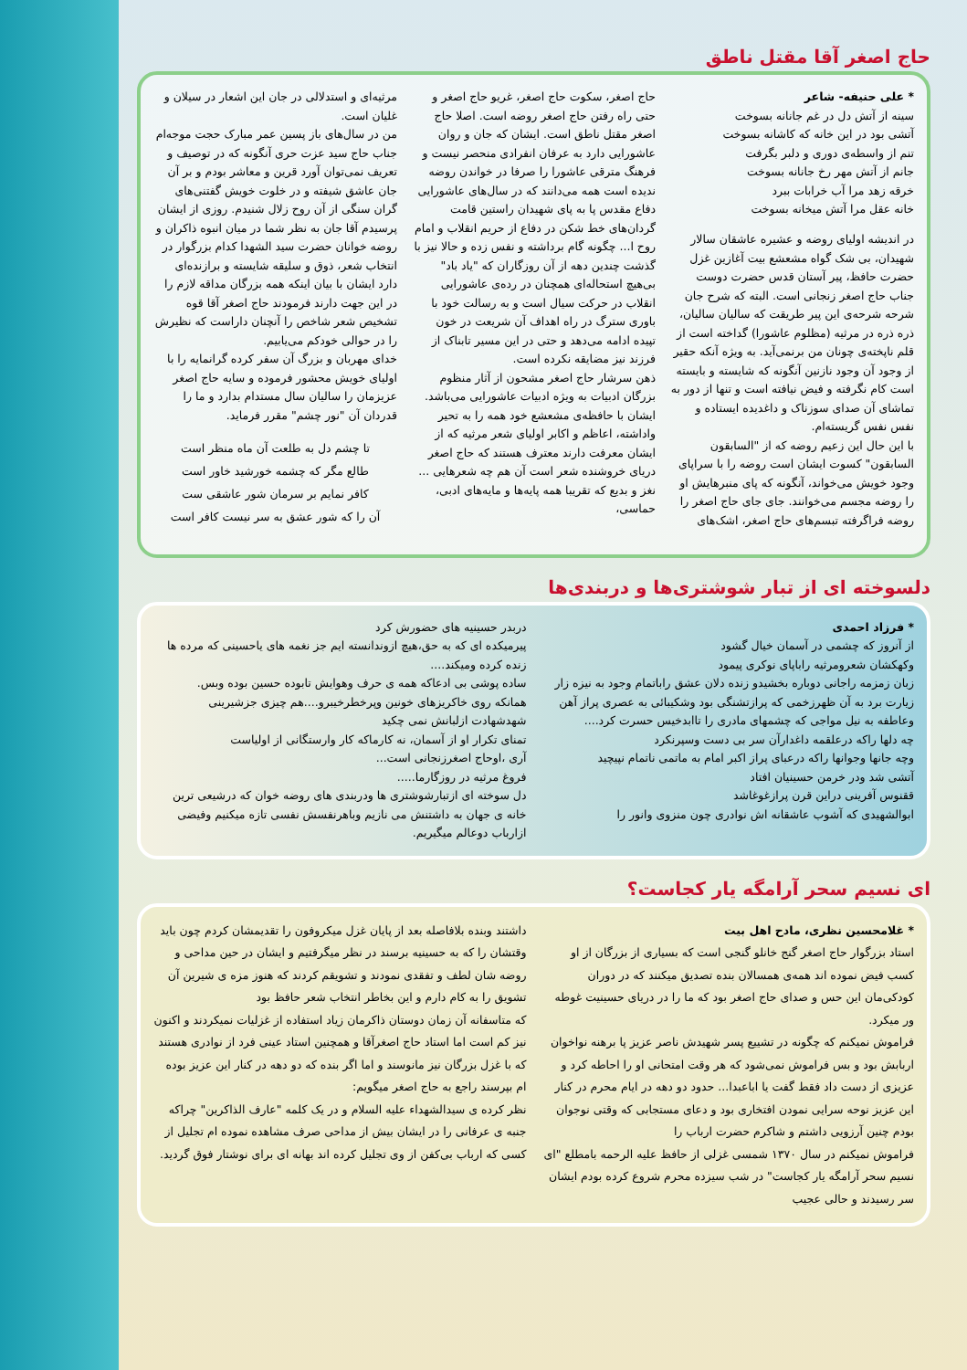حاج اصغر آقا مقتل ناطق
* علی حنیفه- شاعر
سینه از آتش دل در غم جانانه بسوخت
آتشی بود در این خانه که کاشانه بسوخت
تنم از واسطه‌ی دوری و دلبر بگرفت
جانم از آتش مهر رخ جانانه بسوخت
خرقه زهد مرا آب خرابات ببرد
خانه عقل مرا آتش میخانه بسوخت
در اندیشه اولیای روضه و عشیره عاشقان سالار شهیدان، بی شک گواه مشعشع بیت آغازین غزل حضرت حافظ، پیر آستان قدس حضرت دوست جناب حاج اصغر زنجانی است. البته که شرح جان شرحه شرحه‌ی این پیر طریقت که سالیان سالیان، ذره ذره در مرثیه (مظلوم عاشورا) گداخته است از قلم ناپخته‌ی چونان من برنمی‌آید. به ویژه آنکه حقیر از وجود آن وجود نازنین آنگونه که شایسته و بایسته است کام نگرفته و فیض نیافته است و تنها از دور به تماشای آن صدای سوزناک و داغدیده ایستاده و نفس نفس گریسته‌ام.
با این حال این زعیم روضه که از "السابقون السابقون" کسوت ایشان است روضه را با سراپای وجود خویش می‌خواند، آنگونه که پای منبرهایش او را روضه مجسم می‌خوانند. جای جای حاج اصغر را روضه فراگرفته تبسم‌های حاج اصغر، اشک‌های
حاج اصغر، سکوت حاج اصغر، غریو حاج اصغر و حتی راه رفتن حاج اصغر روضه است. اصلا حاج اصغر مقتل ناطق است. ایشان که جان و روان عاشورایی دارد به عرفان انفرادی منحصر نیست و فرهنگ مترقی عاشورا را صرفا در خواندن روضه ندیده است همه می‌دانند که در سال‌های عاشورایی دفاع مقدس پا به پای شهیدان راستین قامت گردان‌های خط شکن در دفاع از حریم انقلاب و امام روح ا... چگونه گام برداشته و نفس زده و حالا نیز با گذشت چندین دهه از آن روزگاران که "یاد باد" بی‌هیچ استحاله‌ای همچنان در رده‌ی عاشورایی انقلاب در حرکت سیال است و به رسالت خود با باوری سترگ در راه اهداف آن شریعت در خون تپیده ادامه می‌دهد و حتی در این مسیر تابناک از فرزند نیز مضایقه نکرده است.
ذهن سرشار حاج اصغر مشحون از آثار منظوم بزرگان ادبیات به ویژه ادبیات عاشورایی می‌باشد. ایشان با حافظه‌ی مشعشع خود همه را به تحیر واداشته، اعاظم و اکابر اولیای شعر مرثیه که از ایشان معرفت دارند معترف هستند که حاج اصغر دریای خروشنده شعر است آن هم چه شعرهایی ... نغز و بدیع که تقریبا همه پایه‌ها و مایه‌های ادبی، حماسی،
مرثیه‌ای و استدلالی در جان این اشعار در سیلان و غلیان است.
من در سال‌های باز پسین عمر مبارک حجت موجه‌ام جناب حاج سید عزت حری آنگونه که در توصیف و تعریف نمی‌توان آورد قرین و معاشر بودم و بر آن جان عاشق شیفته و در خلوت خویش گفتنی‌های گران سنگی از آن روح زلال شنیدم. روزی از ایشان پرسیدم آقا جان به نظر شما در میان انبوه ذاکران و روضه خوانان حضرت سید الشهدا کدام بزرگوار در انتخاب شعر، ذوق و سلیقه شایسته و برازنده‌ای دارد ایشان با بیان اینکه همه بزرگان مداقه لازم را در این جهت دارند فرمودند حاج اصغر آقا قوه تشخیص شعر شاخص را آنچنان داراست که نظیرش را در حوالی خودکم می‌یابیم.
خدای مهربان و بزرگ آن سفر کرده گرانمایه را با اولیای خویش محشور فرموده و سایه حاج اصغر عزیزمان را سالیان سال مستدام بدارد و ما را قدردان آن "نور چشم" مقرر فرماید.
تا چشم دل به طلعت آن ماه منظر است
طالع مگر که چشمه خورشید خاور است
کافر نمایم بر سرمان شور عاشقی ست
آن را که شور عشق به سر نیست کافر است
دلسوخته ای از تبار شوشتری‌ها و دربندی‌ها
* فرزاد احمدی
از آنروز که چشمی در آسمان خیال گشود
وکهکشان شعرومرثیه راباپای نوکری پیمود
زبان زمزمه راجانی دوباره بخشیدو زنده دلان عشق راباتمام وجود به نیزه زار زیارت برد به آن ظهرزخمی که پرازتشنگی بود وشکیبائی به عصری پراز آهن وعاطفه به نیل مواجی که چشمهای مادری را تاابدخیس حسرت کرد....
چه دلها راکه درعلقمه داغدارآن سر بی دست وسپرنکرد
وچه جانها وجوانها راکه درعبای پراز اکبر امام به ماتمی ناتمام نپیچید
آتشی شد ودر خرمن حسینیان افتاد
ققنوس آفرینی دراین قرن پرازغوغاشد
ابوالشهیدی که آشوب عاشقانه اش نوادری چون منزوی وانور را
دربدر حسینیه های حضورش کرد
پیرمیکده ای که به حق،هیچ ازوندانسته ایم جز نغمه های یاحسینی که مرده ها زنده کرده ومیکند....
ساده پوشی بی ادعاکه همه ی حرف وهوایش تابوده حسین بوده وبس.
همانکه روی خاکریزهای خونین وپرخطرخیبرو....هم چیزی جزشیرینی شهدشهادت ازلبانش نمی چکید
تمنای تکرار او از آسمان، نه کارماکه کار وارستگانی از اولیاست
آری ،اوحاج اصغرزنجانی است...
فروغ مرثیه در روزگارما.....
دل سوخته ای ازتبارشوشتری ها ودربندی های روضه خوان که درشیعی ترین خانه ی جهان به داشتنش می نازیم وباهرنفسش نفسی تازه میکنیم وفیضی ازارباب دوعالم میگیریم.
ای نسیم سحر آرامگه یار کجاست؟
* غلامحسین نظری، مادح اهل بیت
استاد بزرگوار حاج اصغر گنج خانلو گنجی است که بسیاری از بزرگان از او کسب فیض نموده اند همه‌ی همسالان بنده تصدیق میکنند که در دوران کودکی‌مان این حس و صدای حاج اصغر بود که ما را در دریای حسینیت غوطه ور میکرد.
فراموش نمیکنم که چگونه در تشییع پسر شهیدش ناصر عزیز پا برهنه نواخوان اربابش بود و بس فراموش نمی‌شود که هر وقت امتحانی او را احاطه کرد و عزیزی از دست داد فقط گفت یا اباعبدا... حدود دو دهه در ایام محرم در کنار این عزیز نوحه سرایی نمودن افتخاری بود و دعای مستجابی که وقتی نوجوان بودم چنین آرزویی داشتم و شاکرم حضرت ارباب را
فراموش نمیکنم در سال ۱۳۷۰ شمسی غزلی از حافظ علیه الرحمه بامطلع "ای نسیم سحر آرامگه یار کجاست" در شب سیزده محرم شروع کرده بودم ایشان سر رسیدند و حالی عجیب
داشتند وبنده بلافاصله بعد از پایان غزل میکروفون را تقدیمشان کردم چون باید وقتشان را که به حسینیه برسند در نظر میگرفتیم و ایشان در حین مداحی و روضه شان لطف و تفقدی نمودند و تشویقم کردند که هنوز مزه ی شیرین آن تشویق را به کام دارم و این بخاطر انتخاب شعر حافظ بود
که متاسفانه آن زمان دوستان ذاکرمان زیاد استفاده از غزلیات نمیکردند و اکنون نیز کم است اما استاد حاج اصغرآقا و همچنین استاد عینی فرد از نوادری هستند که با غزل بزرگان نیز مانوسند و اما اگر بنده که دو دهه در کنار این عزیز بوده ام بپرسند راجع به حاج اصغر میگویم:
نظر کرده ی سیدالشهداء علیه السلام و در یک کلمه "عارف الذاکرین" چراکه جنبه ی عرفانی را در ایشان بیش از مداحی صرف مشاهده نموده ام تجلیل از کسی که ارباب بی‌کفن از وی تجلیل کرده اند بهانه ای برای نوشتار فوق گردید.